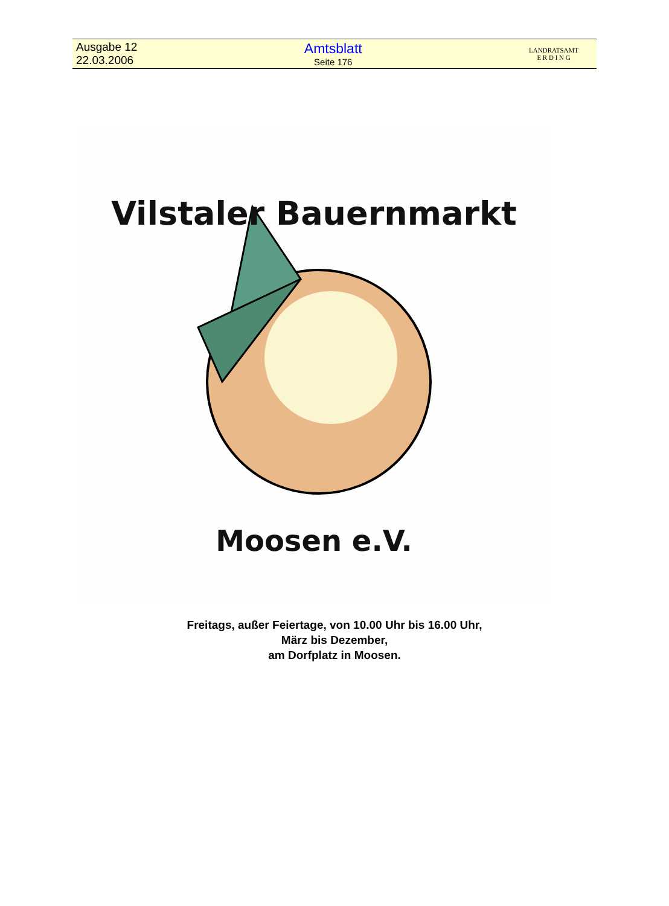Ausgabe 12
22.03.2006
Amtsblatt
Seite 176
LANDRATSAMT
E R D I N G
Vilstaler Bauernmarkt
Moosen e.V.
Freitags, außer Feiertage, von 10.00 Uhr bis 16.00 Uhr,
März bis Dezember,
am Dorfplatz in Moosen.